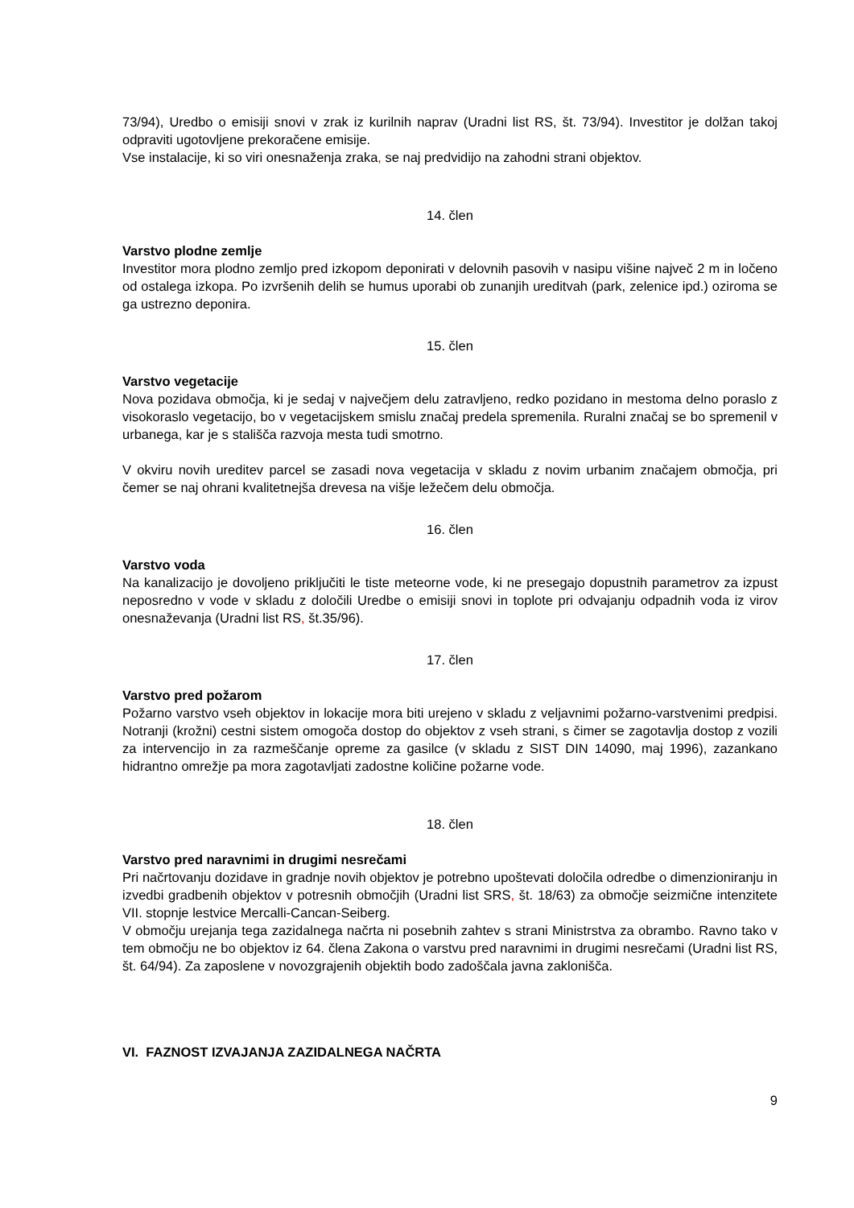73/94), Uredbo o emisiji snovi v zrak iz kurilnih naprav (Uradni list RS, št. 73/94). Investitor je dolžan takoj odpraviti ugotovljene prekoračene emisije.
Vse instalacije, ki so viri onesnaženja zraka, se naj predvidijo na zahodni strani objektov.
14. člen
Varstvo plodne zemlje
Investitor mora plodno zemljo pred izkopom deponirati v delovnih pasovih v nasipu višine največ 2 m in ločeno od ostalega izkopa. Po izvršenih delih se humus uporabi ob zunanjih ureditvah (park, zelenice ipd.) oziroma se ga ustrezno deponira.
15. člen
Varstvo vegetacije
Nova pozidava območja, ki je sedaj v največjem delu zatravljeno, redko pozidano in mestoma delno poraslo z visokoraslo vegetacijo, bo v vegetacijskem smislu značaj predela spremenila. Ruralni značaj se bo spremenil v urbanega, kar je s stališča razvoja mesta tudi smotrno.
V okviru novih ureditev parcel se zasadi nova vegetacija v skladu z novim urbanim značajem območja, pri čemer se naj ohrani kvalitetnejša drevesa na višje ležečem delu območja.
16. člen
Varstvo voda
Na kanalizacijo je dovoljeno priključiti le tiste meteorne vode, ki ne presegajo dopustnih parametrov za izpust neposredno v vode v skladu z določili Uredbe o emisiji snovi in toplote pri odvajanju odpadnih voda iz virov onesnaževanja (Uradni list RS, št.35/96).
17. člen
Varstvo pred požarom
Požarno varstvo vseh objektov in lokacije mora biti urejeno v skladu z veljavnimi požarno-varstvenimi predpisi. Notranji (krožni) cestni sistem omogoča dostop do objektov z vseh strani, s čimer se zagotavlja dostop z vozili za intervencijo in za razmeščanje opreme za gasilce (v skladu z SIST DIN 14090, maj 1996), zazankano hidrantno omrežje pa mora zagotavljati zadostne količine požarne vode.
18. člen
Varstvo pred naravnimi in drugimi nesrečami
Pri načrtovanju dozidave in gradnje novih objektov je potrebno upoštevati določila odredbe o dimenzioniranju in izvedbi gradbenih objektov v potresnih območjih (Uradni list SRS, št. 18/63) za območje seizmične intenzitete VII. stopnje lestvice Mercalli-Cancan-Seiberg.
V območju urejanja tega zazidalnega načrta ni posebnih zahtev s strani Ministrstva za obrambo. Ravno tako v tem območju ne bo objektov iz 64. člena Zakona o varstvu pred naravnimi in drugimi nesrečami (Uradni list RS, št. 64/94). Za zaposlene v novozgrajenih objektih bodo zadoščala javna zaklonišča.
VI. FAZNOST IZVAJANJA ZAZIDALNEGA NAČRTA
9